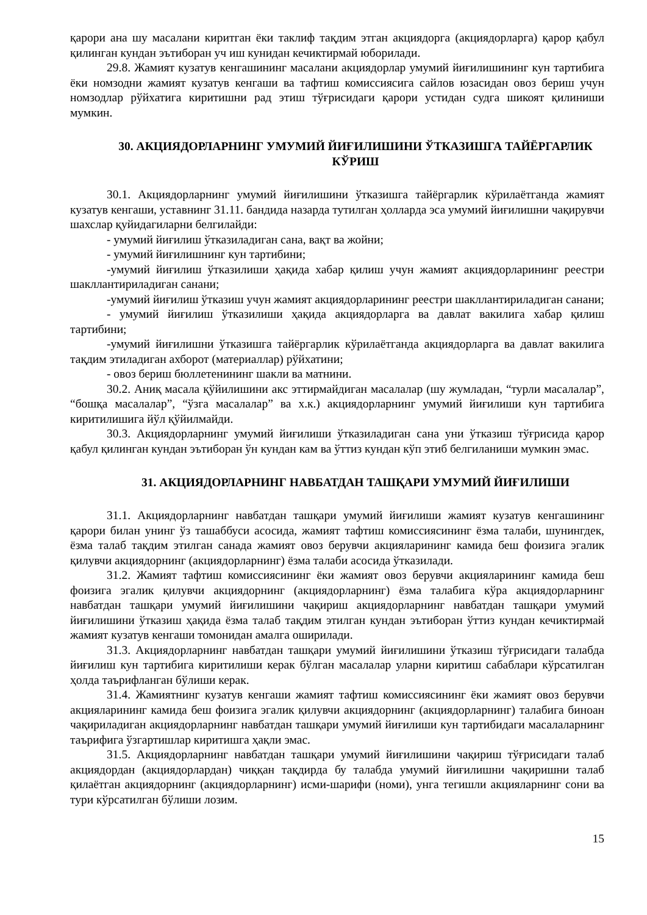қарори ана шу масалани киритган ёки таклиф тақдим этган акциядорга (акциядорларга) қарор қабул қилинган кундан эътиборан уч иш кунидан кечиктирмай юборилади.
29.8. Жамият кузатув кенгашининг масалани акциядорлар умумий йиғилишининг кун тартибига ёки номзодни жамият кузатув кенгаши ва тафтиш комиссиясига сайлов юзасидан овоз бериш учун номзодлар рўйхатига киритишни рад этиш тўғрисидаги қарори устидан судга шикоят қилиниши мумкин.
30. АКЦИЯДОРЛАРНИНГ УМУМИЙ ЙИҒИЛИШИНИ ЎТКАЗИШГА ТАЙЁРГАРЛИК КЎРИШ
30.1. Акциядорларнинг умумий йиғилишини ўтказишга тайёргарлик кўрилаётганда жамият кузатув кенгаши, уставнинг 31.11. бандида назарда тутилган ҳолларда эса умумий йиғилишни чақирувчи шахслар қуйидагиларни белгилайди:
- умумий йиғилиш ўтказиладиган сана, вақт ва жойни;
- умумий йиғилишнинг кун тартибини;
-умумий йиғилиш ўтказилиши ҳақида хабар қилиш учун жамият акциядорларининг реестри шакллантириладиган санани;
-умумий йиғилиш ўтказиш учун жамият акциядорларининг реестри шакллантириладиган санани;
- умумий йиғилиш ўтказилиши ҳақида акциядорларга ва давлат вакилига хабар қилиш тартибини;
-умумий йиғилишни ўтказишга тайёргарлик кўрилаётганда акциядорларга ва давлат вакилига тақдим этиладиган ахборот (материаллар) рўйхатини;
- овоз бериш бюллетенининг шакли ва матнини.
30.2. Аниқ масала қўйилишини акс эттирмайдиган масалалар (шу жумладан, “турли масалалар”, “бошқа масалалар”, “ўзга масалалар” ва х.к.) акциядорларнинг умумий йиғилиши кун тартибига киритилишига йўл қўйилмайди.
30.3. Акциядорларнинг умумий йиғилиши ўтказиладиган сана уни ўтказиш тўғрисида қарор қабул қилинган кундан эътиборан ўн кундан кам ва ўттиз кундан кўп этиб белгиланиши мумкин эмас.
31. АКЦИЯДОРЛАРНИНГ НАВБАТДАН ТАШҚАРИ УМУМИЙ ЙИҒИЛИШИ
31.1. Акциядорларнинг навбатдан ташқари умумий йиғилиши жамият кузатув кенгашининг қарори билан унинг ўз ташаббуси асосида, жамият тафтиш комиссиясининг ёзма талаби, шунингдек, ёзма талаб тақдим этилган санада жамият овоз берувчи акцияларининг камида беш фоизига эгалик қилувчи акциядорнинг (акциядорларнинг) ёзма талаби асосида ўтказилади.
31.2. Жамият тафтиш комиссиясининг ёки жамият овоз берувчи акцияларининг камида беш фоизига эгалик қилувчи акциядорнинг (акциядорларнинг) ёзма талабига кўра акциядорларнинг навбатдан ташқари умумий йиғилишини чақириш акциядорларнинг навбатдан ташқари умумий йиғилишини ўтказиш ҳақида ёзма талаб тақдим этилган кундан эътиборан ўттиз кундан кечиктирмай жамият кузатув кенгаши томонидан амалга оширилади.
31.3. Акциядорларнинг навбатдан ташқари умумий йиғилишини ўтказиш тўғрисидаги талабда йиғилиш кун тартибига киритилиши керак бўлган масалалар уларни киритиш сабаблари кўрсатилган ҳолда таърифланган бўлиши керак.
31.4. Жамиятнинг кузатув кенгаши жамият тафтиш комиссиясининг ёки жамият овоз берувчи акцияларининг камида беш фоизига эгалик қилувчи акциядорнинг (акциядорларнинг) талабига биноан чақириладиган акциядорларнинг навбатдан ташқари умумий йиғилиши кун тартибидаги масалаларнинг таърифига ўзгартишлар киритишга ҳақли эмас.
31.5. Акциядорларнинг навбатдан ташқари умумий йиғилишини чақириш тўғрисидаги талаб акциядордан (акциядорлардан) чиққан тақдирда бу талабда умумий йиғилишни чақиришни талаб қилаётган акциядорнинг (акциядорларнинг) исми-шарифи (номи), унга тегишли акцияларнинг сони ва тури кўрсатилган бўлиши лозим.
15